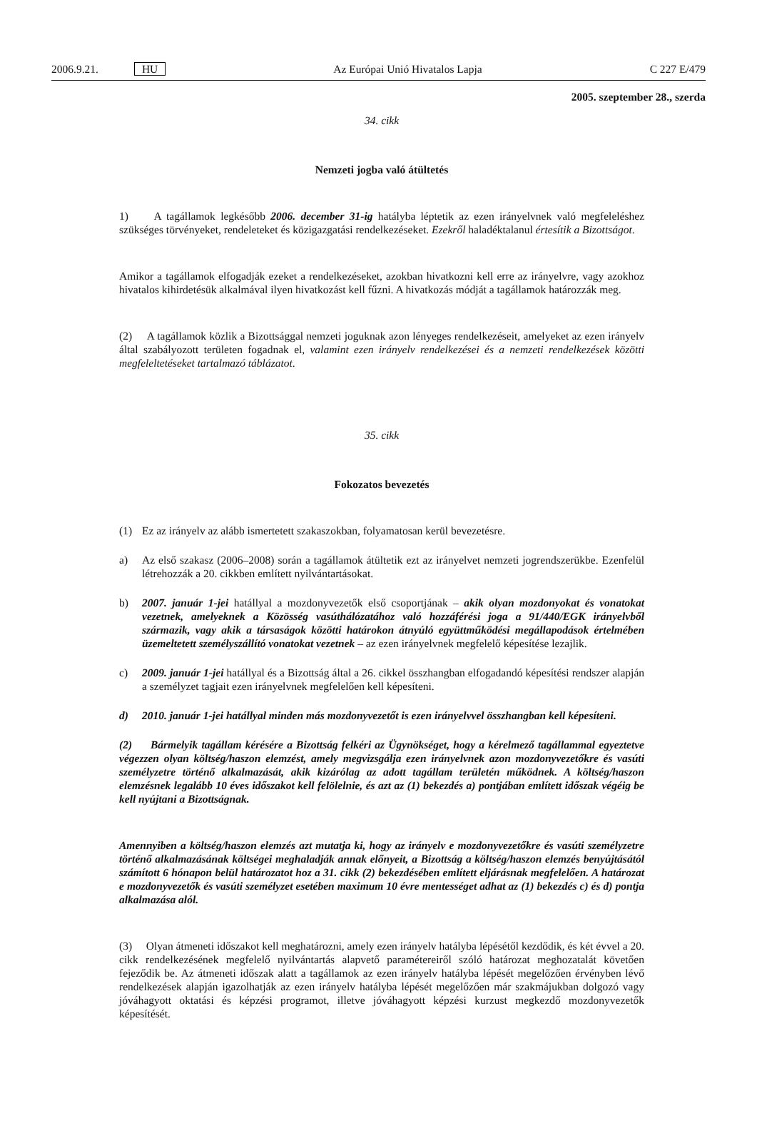2006.9.21. HU Az Európai Unió Hivatalos Lapja C 227 E/479
2005. szeptember 28., szerda
34. cikk
Nemzeti jogba való átültetés
1) A tagállamok legkésőbb 2006. december 31-ig hatályba léptetik az ezen irányelvnek való megfeleléshez szükséges törvényeket, rendeleteket és közigazgatási rendelkezéseket. Ezekről haladéktalanul értesítik a Bizottságot.
Amikor a tagállamok elfogadják ezeket a rendelkezéseket, azokban hivatkozni kell erre az irányelvre, vagy azokhoz hivatalos kihirdetésük alkalmával ilyen hivatkozást kell fűzni. A hivatkozás módját a tagállamok határozzák meg.
(2) A tagállamok közlik a Bizottsággal nemzeti joguknak azon lényeges rendelkezéseit, amelyeket az ezen irányelv által szabályozott területen fogadnak el, valamint ezen irányelv rendelkezései és a nemzeti rendelkezések közötti megfeleltetéseket tartalmazó táblázatot.
35. cikk
Fokozatos bevezetés
(1) Ez az irányelv az alább ismertetett szakaszokban, folyamatosan kerül bevezetésre.
a) Az első szakasz (2006–2008) során a tagállamok átültetik ezt az irányelvet nemzeti jogrendszerükbe. Ezenfelül létrehozzák a 20. cikkben említett nyilvántartásokat.
b) 2007. január 1-jei hatállyal a mozdonyvezetők első csoportjának – akik olyan mozdonyokat és vonatokat vezetnek, amelyeknek a Közösség vasúthálózatához való hozzáférési joga a 91/440/EGK irányelvből származik, vagy akik a társaságok közötti határokon átnyúló együttműködési megállapodások értelmében üzemeltetett személyszállító vonatokat vezetnek – az ezen irányelvnek megfelelő képesítése lezajlik.
c) 2009. január 1-jei hatállyal és a Bizottság által a 26. cikkel összhangban elfogadandó képesítési rendszer alapján a személyzet tagjait ezen irányelvnek megfelelően kell képesíteni.
d) 2010. január 1-jei hatállyal minden más mozdonyvezetőt is ezen irányelvvel összhangban kell képesíteni.
(2) Bármelyik tagállam kérésére a Bizottság felkéri az Ügynökséget, hogy a kérelmező tagállammal egyeztetve végezzen olyan költség/haszon elemzést, amely megvizsgálja ezen irányelvnek azon mozdonyvezetőkre és vasúti személyzetre történő alkalmazását, akik kizárólag az adott tagállam területén működnek. A költség/haszon elemzésnek legalább 10 éves időszakot kell felölelnie, és azt az (1) bekezdés a) pontjában említett időszak végéig be kell nyújtani a Bizottságnak.
Amennyiben a költség/haszon elemzés azt mutatja ki, hogy az irányelv e mozdonyvezetőkre és vasúti személyzetre történő alkalmazásának költségei meghaladják annak előnyeit, a Bizottság a költség/haszon elemzés benyújtásától számított 6 hónapon belül határozatot hoz a 31. cikk (2) bekezdésében említett eljárásnak megfelelően. A határozat e mozdonyvezetők és vasúti személyzet esetében maximum 10 évre mentességet adhat az (1) bekezdés c) és d) pontja alkalmazása alól.
(3) Olyan átmeneti időszakot kell meghatározni, amely ezen irányelv hatályba lépésétől kezdődik, és két évvel a 20. cikk rendelkezésének megfelelő nyilvántartás alapvető paramétereiről szóló határozat meghozatalát követően fejeződik be. Az átmeneti időszak alatt a tagállamok az ezen irányelv hatályba lépését megelőzően érvényben lévő rendelkezések alapján igazolhatják az ezen irányelv hatályba lépését megelőzően már szakmájukban dolgozó vagy jóváhagyott oktatási és képzési programot, illetve jóváhagyott képzési kurzust megkezdő mozdonyvezetők képesítését.